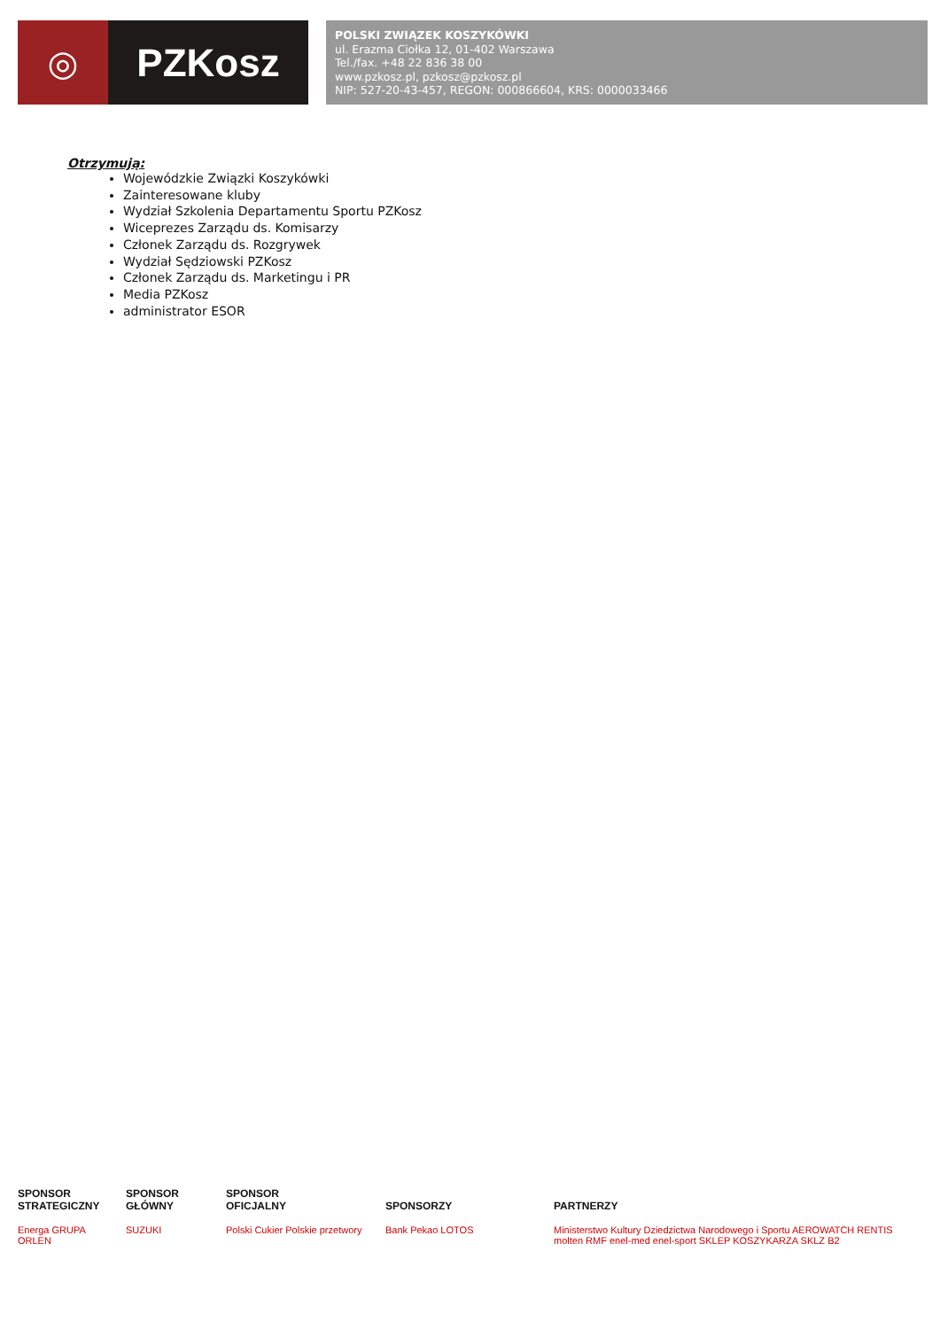◎ PZKosz
POLSKI ZWIĄZEK KOSZYKÓWKI
ul. Erazma Ciołka 12, 01-402 Warszawa
Tel./fax. +48 22 836 38 00
www.pzkosz.pl, pzkosz@pzkosz.pl
NIP: 527-20-43-457, REGON: 000866604, KRS: 0000033466
Otrzymują:
Wojewódzkie Związki Koszykówki
Zainteresowane kluby
Wydział Szkolenia Departamentu Sportu PZKosz
Wiceprezes Zarządu ds. Komisarzy
Członek Zarządu ds. Rozgrywek
Wydział Sędziowski PZKosz
Członek Zarządu ds. Marketingu i PR
Media PZKosz
administrator ESOR
SPONSOR
STRATEGICZNY
Energa GRUPA ORLEN
SPONSOR
GŁÓWNY
SUZUKI
SPONSOR
OFICJALNY
Polski Cukier Polskie przetwory
SPONSORZY
Bank Pekao LOTOS
PARTNERZY
Ministerstwo Kultury Dziedzictwa Narodowego i Sportu AEROWATCH RENTIS molten RMF enel-med enel-sport SKLEP KOSZYKARZA SKLZ B2